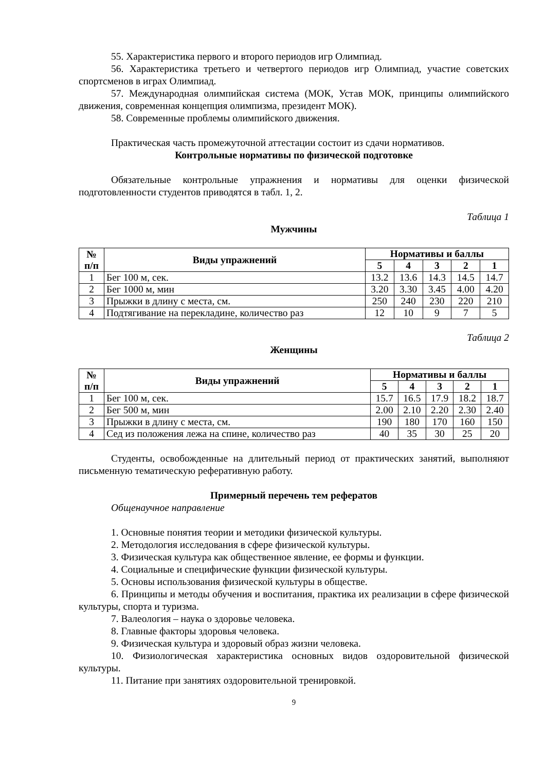55. Характеристика первого и второго периодов игр Олимпиад.
56. Характеристика третьего и четвертого периодов игр Олимпиад, участие советских спортсменов в играх Олимпиад.
57. Международная олимпийская система (МОК, Устав МОК, принципы олимпийского движения, современная концепция олимпизма, президент МОК).
58. Современные проблемы олимпийского движения.
Практическая часть промежуточной аттестации состоит из сдачи нормативов.
Контрольные нормативы по физической подготовке
Обязательные контрольные упражнения и нормативы для оценки физической подготовленности студентов приводятся в табл. 1, 2.
Таблица 1
Мужчины
| № п/п | Виды упражнений | Нормативы и баллы | | | | |
| --- | --- | --- | --- | --- | --- | --- |
| | | 5 | 4 | 3 | 2 | 1 |
| 1 | Бег 100 м, сек. | 13.2 | 13.6 | 14.3 | 14.5 | 14.7 |
| 2 | Бег 1000 м, мин | 3.20 | 3.30 | 3.45 | 4.00 | 4.20 |
| 3 | Прыжки в длину с места, см. | 250 | 240 | 230 | 220 | 210 |
| 4 | Подтягивание на перекладине, количество раз | 12 | 10 | 9 | 7 | 5 |
Таблица 2
Женщины
| № п/п | Виды упражнений | Нормативы и баллы | | | | |
| --- | --- | --- | --- | --- | --- | --- |
| | | 5 | 4 | 3 | 2 | 1 |
| 1 | Бег 100 м, сек. | 15.7 | 16.5 | 17.9 | 18.2 | 18.7 |
| 2 | Бег 500 м, мин | 2.00 | 2.10 | 2.20 | 2.30 | 2.40 |
| 3 | Прыжки в длину с места, см. | 190 | 180 | 170 | 160 | 150 |
| 4 | Сед из положения лежа на спине, количество раз | 40 | 35 | 30 | 25 | 20 |
Студенты, освобожденные на длительный период от практических занятий, выполняют письменную тематическую реферативную работу.
Примерный перечень тем рефератов
Общенаучное направление
1. Основные понятия теории и методики физической культуры.
2. Методология исследования в сфере физической культуры.
3. Физическая культура как общественное явление, ее формы и функции.
4. Социальные и специфические функции физической культуры.
5. Основы использования физической культуры в обществе.
6. Принципы и методы обучения и воспитания, практика их реализации в сфере физической культуры, спорта и туризма.
7. Валеология – наука о здоровье человека.
8. Главные факторы здоровья человека.
9. Физическая культура и здоровый образ жизни человека.
10. Физиологическая характеристика основных видов оздоровительной физической культуры.
11. Питание при занятиях оздоровительной тренировкой.
9